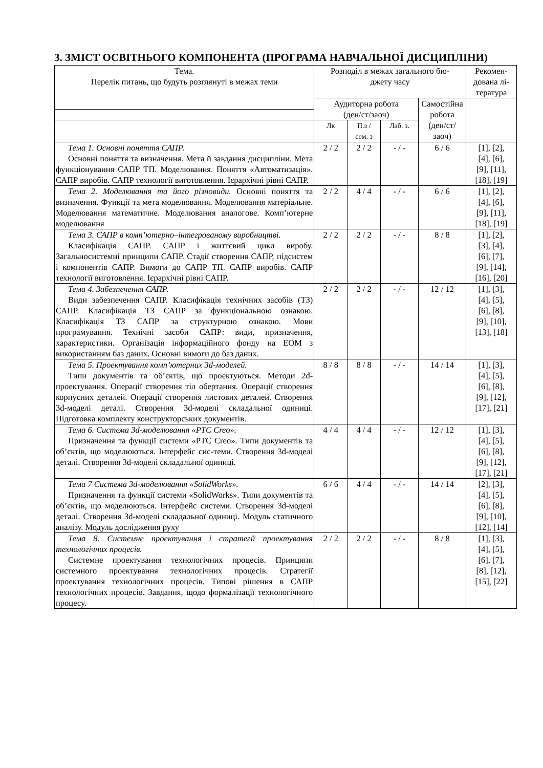3. ЗМІСТ ОСВІТНЬОГО КОМПОНЕНТА (ПРОГРАМА НАВЧАЛЬНОЇ ДИСЦИПЛІНИ)
| Тема. Перелік питань, що будуть розглянуті в межах теми | Розподіл в межах загального бю- джету часу | | | | Рекомен- дована лі- тература |
| --- | --- | --- | --- | --- | --- |
| | Аудиторна робота (ден/ст/заоч) | | | Самостійна робота (ден/ст/ заоч) | |
| | Лк | П.з / сем. з | Лаб. з. | | |
| Тема 1. Основні поняття САПР. Основні поняття та визначення. Мета й завдання дисципліни. Мета функціонування САПР ТП. Моделювання. Поняття «Автоматизація». САПР виробів. САПР технології виготовлення. Ієрархічні рівні САПР. | 2 / 2 | 2 / 2 | - / - | 6 / 6 | [1], [2], [4], [6], [9], [11], [18], [19] |
| Тема 2. Моделювання та його різновиди. Основні поняття та визначення. Функції та мета моделювання. Моделювання матеріальне. Моделювання математичне. Моделювання аналогове. Комп’ютерне моделювання | 2 / 2 | 4 / 4 | - / - | 6 / 6 | [1], [2], [4], [6], [9], [11], [18], [19] |
| Тема 3. САПР в комп’ютерно–інтегрованому виробництві. Класифікація САПР. САПР і життєвий цикл виробу. Загальносистемні принципи САПР. Стадії створення САПР, підсистем і компонентів САПР. Вимоги до САПР ТП. САПР виробів. САПР технології виготовлення. Ієрархічні рівні САПР. | 2 / 2 | 2 / 2 | - / - | 8 / 8 | [1], [2], [3], [4], [6], [7], [9], [14], [16], [20] |
| Тема 4. Забезпечення САПР. Види забезпечення САПР. Класифікація технічних засобів (ТЗ) САПР. Класифікація ТЗ САПР за функціональною ознакою. Класифікація ТЗ САПР за структурною ознакою. Мови програмування. Технічні засоби САПР: види, призначення, характеристики. Організація інформаційного фонду на ЕОМ з використанням баз даних. Основні вимоги до баз даних. | 2 / 2 | 2 / 2 | - / - | 12 / 12 | [1], [3], [4], [5], [6], [8], [9], [10], [13], [18] |
| Тема 5. Проектування комп’ютерних 3d-моделей. Типи документів та об’єктів, що проектуються. Методи 2d-проектування. Операції створення тіл обертання. Операції створення корпусних деталей. Операції створення листових деталей. Створення 3d-моделі деталі. Створення 3d-моделі складальної одиниці. Підготовка комплекту конструкторських документів. | 8 / 8 | 8 / 8 | - / - | 14 / 14 | [1], [3], [4], [5], [6], [8], [9], [12], [17], [21] |
| Тема 6. Система 3d-моделювання «PTC Creo». Призначення та функції системи «PTC Creo». Типи документів та об’єктів, що моделюються. Інтерфейс сис-теми. Створення 3d-моделі деталі. Створення 3d-моделі складальної одиниці. | 4 / 4 | 4 / 4 | - / - | 12 / 12 | [1], [3], [4], [5], [6], [8], [9], [12], [17], [21] |
| Тема 7 Система 3d-моделювання «SolidWorks». Призначення та функції системи «SolidWorks». Типи документів та об’єктів, що моделюються. Інтерфейс системи. Створення 3d-моделі деталі. Створення 3d-моделі складальної одиниці. Модуль статичного аналізу. Модуль дослідження руху | 6 / 6 | 4 / 4 | - / - | 14 / 14 | [2], [3], [4], [5], [6], [8], [9], [10], [12], [14] |
| Тема 8. Системне проектування і стратегії проектування технологічних процесів. Системне проектування технологічних процесів. Принципи системного проектування технологічних процесів. Стратегії проектування технологічних процесів. Типові рішення в САПР технологічних процесів. Завдання, щодо формалізації технологічного процесу. | 2 / 2 | 2 / 2 | - / - | 8 / 8 | [1], [3], [4], [5], [6], [7], [8], [12], [15], [22] |